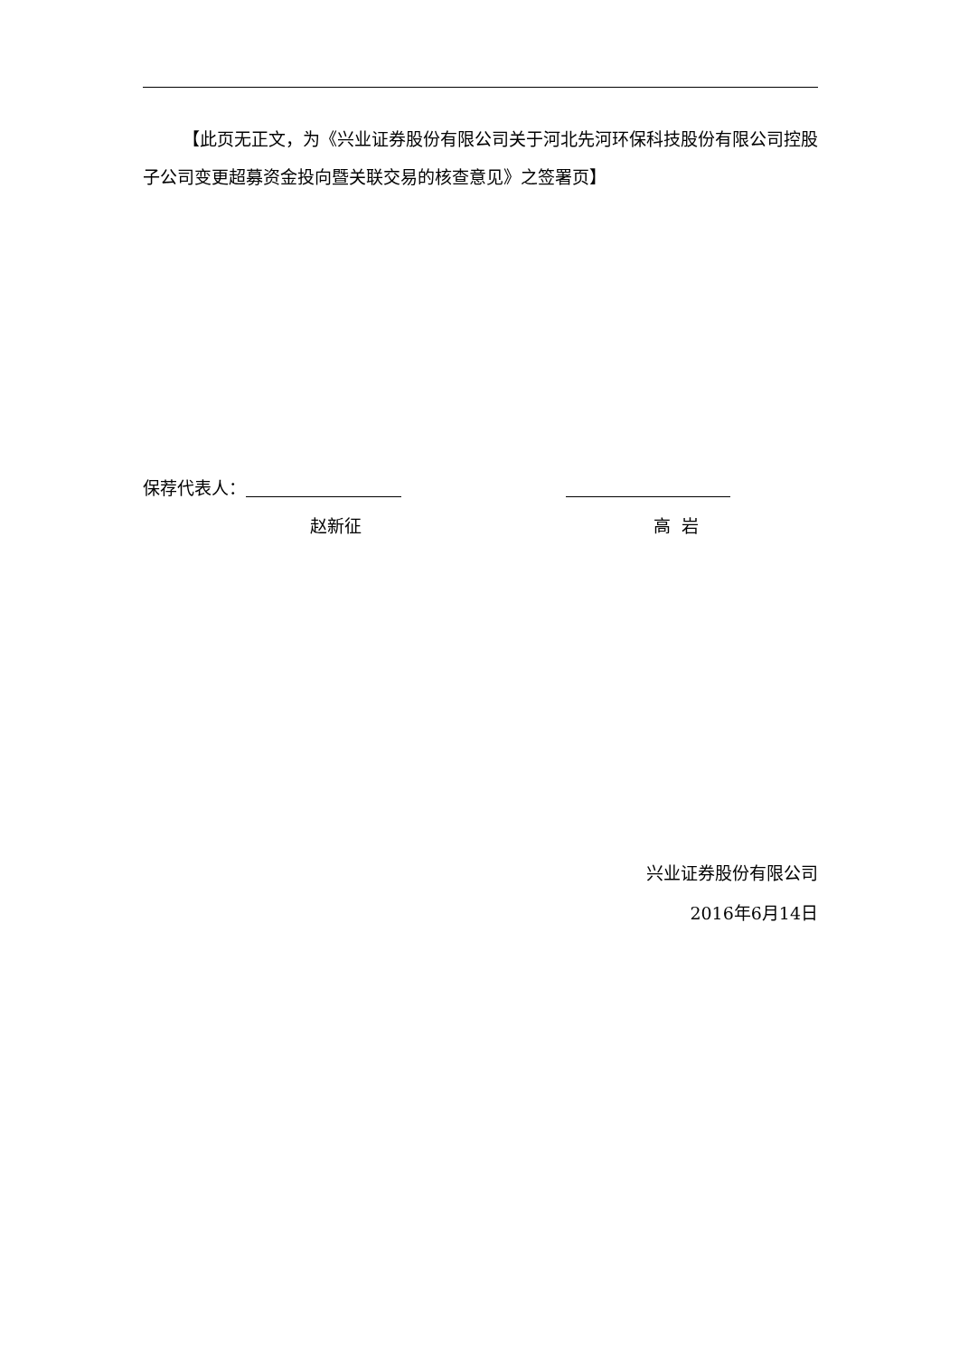【此页无正文，为《兴业证券股份有限公司关于河北先河环保科技股份有限公司控股子公司变更超募资金投向暨关联交易的核查意见》之签署页】
保荐代表人：
赵新征 高 岩
兴业证券股份有限公司
2016年6月14日